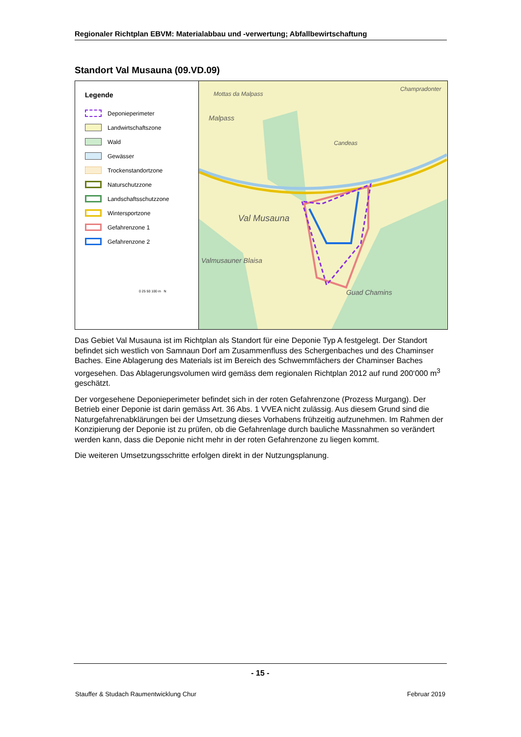Regionaler Richtplan EBVM: Materialabbau und -verwertung; Abfallbewirtschaftung
Standort Val Musauna (09.VD.09)
Legende
Deponieperimeter
Landwirtschaftszone
Wald
Gewässer
Trockenstandortzone
Naturschutzzone
Landschaftsschutzzone
Wintersportzone
Gefahrenzone 1
Gefahrenzone 2
0 25 50 100 m N
Mottas da Malpass
Malpass
Champradonter
Candeas
Val Musauna
Valmusauner Blaisa
Guad Chamins
Das Gebiet Val Musauna ist im Richtplan als Standort für eine Deponie Typ A festgelegt. Der Standort befindet sich westlich von Samnaun Dorf am Zusammenfluss des Schergenbaches und des Chaminser Baches. Eine Ablagerung des Materials ist im Bereich des Schwemmfächers der Chaminser Baches vorgesehen. Das Ablagerungsvolumen wird gemäss dem regionalen Richtplan 2012 auf rund 200‘000 m<sup>3</sup> geschätzt.
Der vorgesehene Deponieperimeter befindet sich in der roten Gefahrenzone (Prozess Murgang). Der Betrieb einer Deponie ist darin gemäss Art. 36 Abs. 1 VVEA nicht zulässig. Aus diesem Grund sind die Naturgefahrenabklärungen bei der Umsetzung dieses Vorhabens frühzeitig aufzunehmen. Im Rahmen der Konzipierung der Deponie ist zu prüfen, ob die Gefahrenlage durch bauliche Massnahmen so verändert werden kann, dass die Deponie nicht mehr in der roten Gefahrenzone zu liegen kommt.
Die weiteren Umsetzungsschritte erfolgen direkt in der Nutzungsplanung.
- 15 -
Stauffer & Studach Raumentwicklung Chur Februar 2019